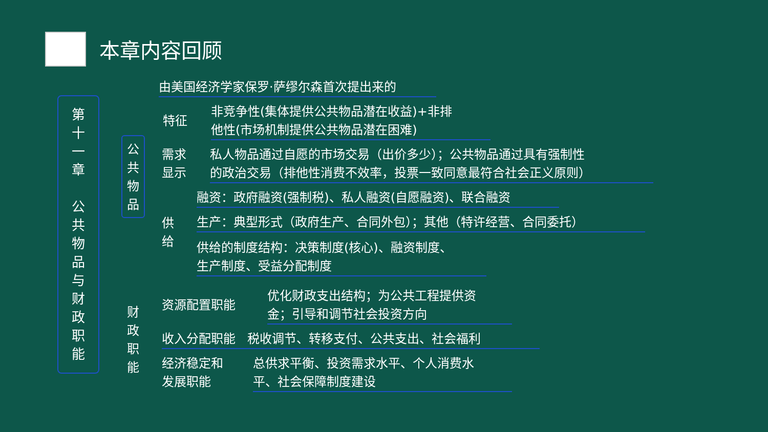本章内容回顾
第
十
一
章
公
共
物
品
与
财
政
职
能
公
共
物
品
由美国经济学家保罗·萨缪尔森首次提出来的
特征
非竞争性(集体提供公共物品潜在收益)+非排
他性(市场机制提供公共物品潜在困难)
需求
显示
私人物品通过自愿的市场交易（出价多少）；公共物品通过具有强制性
的政治交易（排他性消费不效率，投票一致同意最符合社会正义原则）
供
给
融资：政府融资(强制税)、私人融资(自愿融资)、联合融资
生产：典型形式（政府生产、合同外包）；其他（特许经营、合同委托）
供给的制度结构：决策制度(核心)、融资制度、
生产制度、受益分配制度
财
政
职
能
资源配置职能
优化财政支出结构；为公共工程提供资
金；引导和调节社会投资方向
收入分配职能 税收调节、转移支付、公共支出、社会福利
经济稳定和
发展职能
总供求平衡、投资需求水平、个人消费水
平、社会保障制度建设